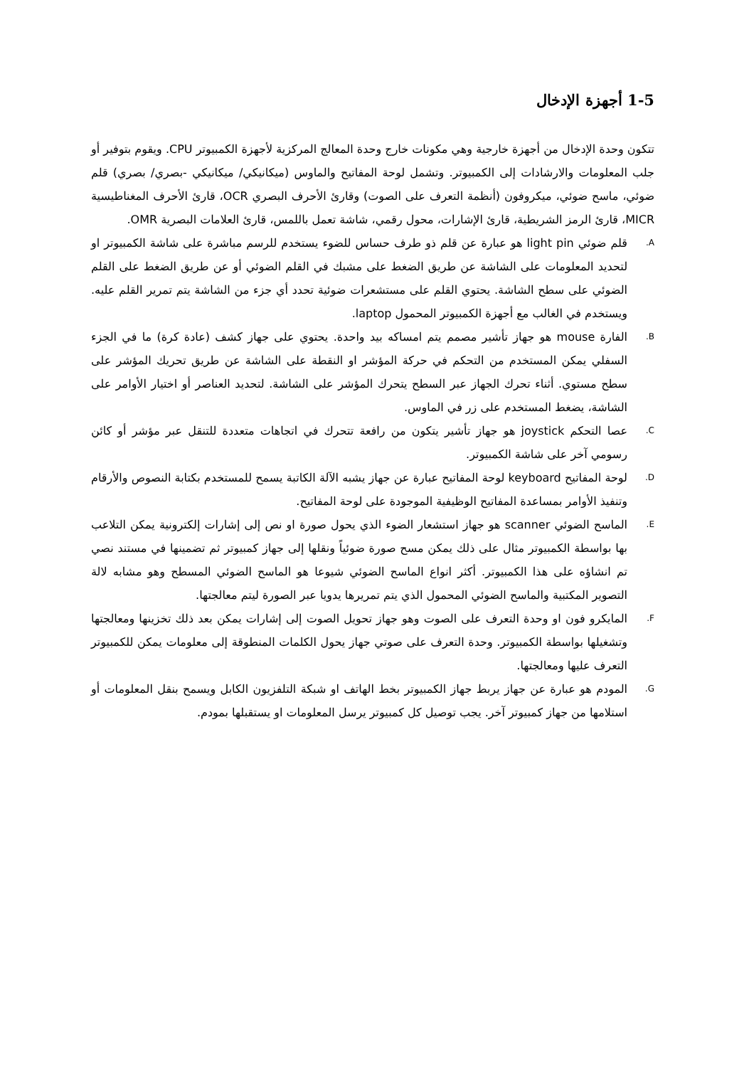1-5 أجهزة الإدخال
تتكون وحدة الإدخال من أجهزة خارجية وهي مكونات خارج وحدة المعالج المركزية لأجهزة الكمبيوتر CPU. ويقوم بتوفير أو جلب المعلومات والارشادات إلى الكمبيوتر. وتشمل لوحة المفاتيح والماوس (ميكانيكي/ ميكانيكي -بصري/ بصري) قلم ضوئي، ماسح ضوئي، ميكروفون (أنظمة التعرف على الصوت) وقارئ الأحرف البصري OCR، قارئ الأحرف المغناطيسية MICR، قارئ الرمز الشريطية، قارئ الإشارات، محول رقمي، شاشة تعمل باللمس، قارئ العلامات البصرية OMR.
A.
قلم ضوئي light pin هو عبارة عن قلم ذو طرف حساس للضوء يستخدم للرسم مباشرة على شاشة الكمبيوتر او لتحديد المعلومات على الشاشة عن طريق الضغط على مشبك في القلم الضوئي أو عن طريق الضغط على القلم الضوئي على سطح الشاشة. يحتوي القلم على مستشعرات ضوئية تحدد أي جزء من الشاشة يتم تمرير القلم عليه. ويستخدم في الغالب مع أجهزة الكمبيوتر المحمول laptop.
B.
الفارة mouse هو جهاز تأشير مصمم يتم امساكه بيد واحدة. يحتوي على جهاز كشف (عادة كرة) ما في الجزء السفلي يمكن المستخدم من التحكم في حركة المؤشر او النقطة على الشاشة عن طريق تحريك المؤشر على سطح مستوي. أثناء تحرك الجهاز عبر السطح يتحرك المؤشر على الشاشة. لتحديد العناصر أو اختيار الأوامر على الشاشة، يضغط المستخدم على زر في الماوس.
C.
عصا التحكم joystick هو جهاز تأشير يتكون من رافعة تتحرك في اتجاهات متعددة للتنقل عبر مؤشر أو كائن رسومي آخر على شاشة الكمبيوتر.
D.
لوحة المفاتيح keyboard لوحة المفاتيح عبارة عن جهاز يشبه الآلة الكاتبة يسمح للمستخدم بكتابة النصوص والأرقام وتنفيذ الأوامر بمساعدة المفاتيح الوظيفية الموجودة على لوحة المفاتيح.
E.
الماسح الضوئي scanner هو جهاز استشعار الضوء الذي يحول صورة او نص إلى إشارات إلكترونية يمكن التلاعب بها بواسطة الكمبيوتر مثال على ذلك يمكن مسح صورة ضوئياً ونقلها إلى جهاز كمبيوتر ثم تضمينها في مستند نصي تم انشاؤه على هذا الكمبيوتر. أكثر انواع الماسح الضوئي شيوعا هو الماسح الضوئي المسطح وهو مشابه لالة التصوير المكتبية والماسح الضوئي المحمول الذي يتم تمريرها يدويا عبر الصورة ليتم معالجتها.
F.
المايكرو فون او وحدة التعرف على الصوت وهو جهاز تحويل الصوت إلى إشارات يمكن بعد ذلك تخزينها ومعالجتها وتشغيلها بواسطة الكمبيوتر. وحدة التعرف على صوتي جهاز يحول الكلمات المنطوقة إلى معلومات يمكن للكمبيوتر التعرف عليها ومعالجتها.
G.
المودم هو عبارة عن جهاز يربط جهاز الكمبيوتر بخط الهاتف او شبكة التلفزيون الكابل ويسمح بنقل المعلومات أو استلامها من جهاز كمبيوتر آخر. يجب توصيل كل كمبيوتر يرسل المعلومات او يستقبلها بمودم.